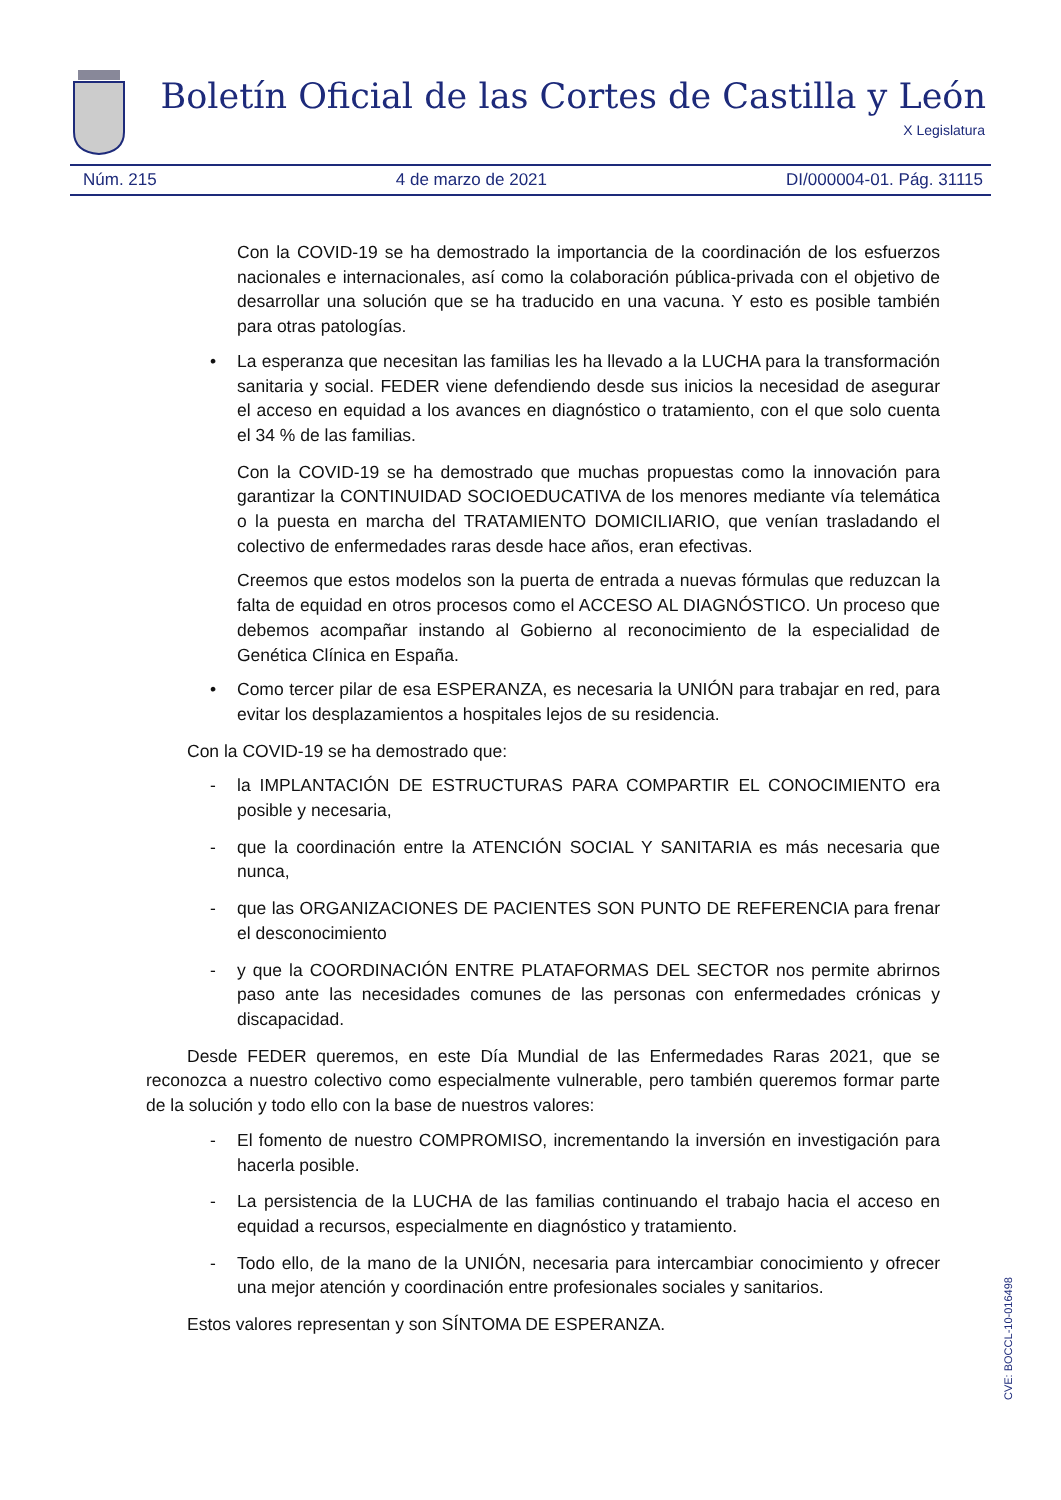Boletín Oficial de las Cortes de Castilla y León
X Legislatura
Núm. 215 4 de marzo de 2021 DI/000004-01. Pág. 31115
Con la COVID-19 se ha demostrado la importancia de la coordinación de los esfuerzos nacionales e internacionales, así como la colaboración pública-privada con el objetivo de desarrollar una solución que se ha traducido en una vacuna. Y esto es posible también para otras patologías.
• La esperanza que necesitan las familias les ha llevado a la LUCHA para la transformación sanitaria y social. FEDER viene defendiendo desde sus inicios la necesidad de asegurar el acceso en equidad a los avances en diagnóstico o tratamiento, con el que solo cuenta el 34 % de las familias.
Con la COVID-19 se ha demostrado que muchas propuestas como la innovación para garantizar la CONTINUIDAD SOCIOEDUCATIVA de los menores mediante vía telemática o la puesta en marcha del TRATAMIENTO DOMICILIARIO, que venían trasladando el colectivo de enfermedades raras desde hace años, eran efectivas.
Creemos que estos modelos son la puerta de entrada a nuevas fórmulas que reduzcan la falta de equidad en otros procesos como el ACCESO AL DIAGNÓSTICO. Un proceso que debemos acompañar instando al Gobierno al reconocimiento de la especialidad de Genética Clínica en España.
• Como tercer pilar de esa ESPERANZA, es necesaria la UNIÓN para trabajar en red, para evitar los desplazamientos a hospitales lejos de su residencia.
Con la COVID-19 se ha demostrado que:
- la IMPLANTACIÓN DE ESTRUCTURAS PARA COMPARTIR EL CONOCIMIENTO era posible y necesaria,
- que la coordinación entre la ATENCIÓN SOCIAL Y SANITARIA es más necesaria que nunca,
- que las ORGANIZACIONES DE PACIENTES SON PUNTO DE REFERENCIA para frenar el desconocimiento
- y que la COORDINACIÓN ENTRE PLATAFORMAS DEL SECTOR nos permite abrirnos paso ante las necesidades comunes de las personas con enfermedades crónicas y discapacidad.
Desde FEDER queremos, en este Día Mundial de las Enfermedades Raras 2021, que se reconozca a nuestro colectivo como especialmente vulnerable, pero también queremos formar parte de la solución y todo ello con la base de nuestros valores:
- El fomento de nuestro COMPROMISO, incrementando la inversión en investigación para hacerla posible.
- La persistencia de la LUCHA de las familias continuando el trabajo hacia el acceso en equidad a recursos, especialmente en diagnóstico y tratamiento.
- Todo ello, de la mano de la UNIÓN, necesaria para intercambiar conocimiento y ofrecer una mejor atención y coordinación entre profesionales sociales y sanitarios.
Estos valores representan y son SÍNTOMA DE ESPERANZA.
CVE: BOCCL-10-016498